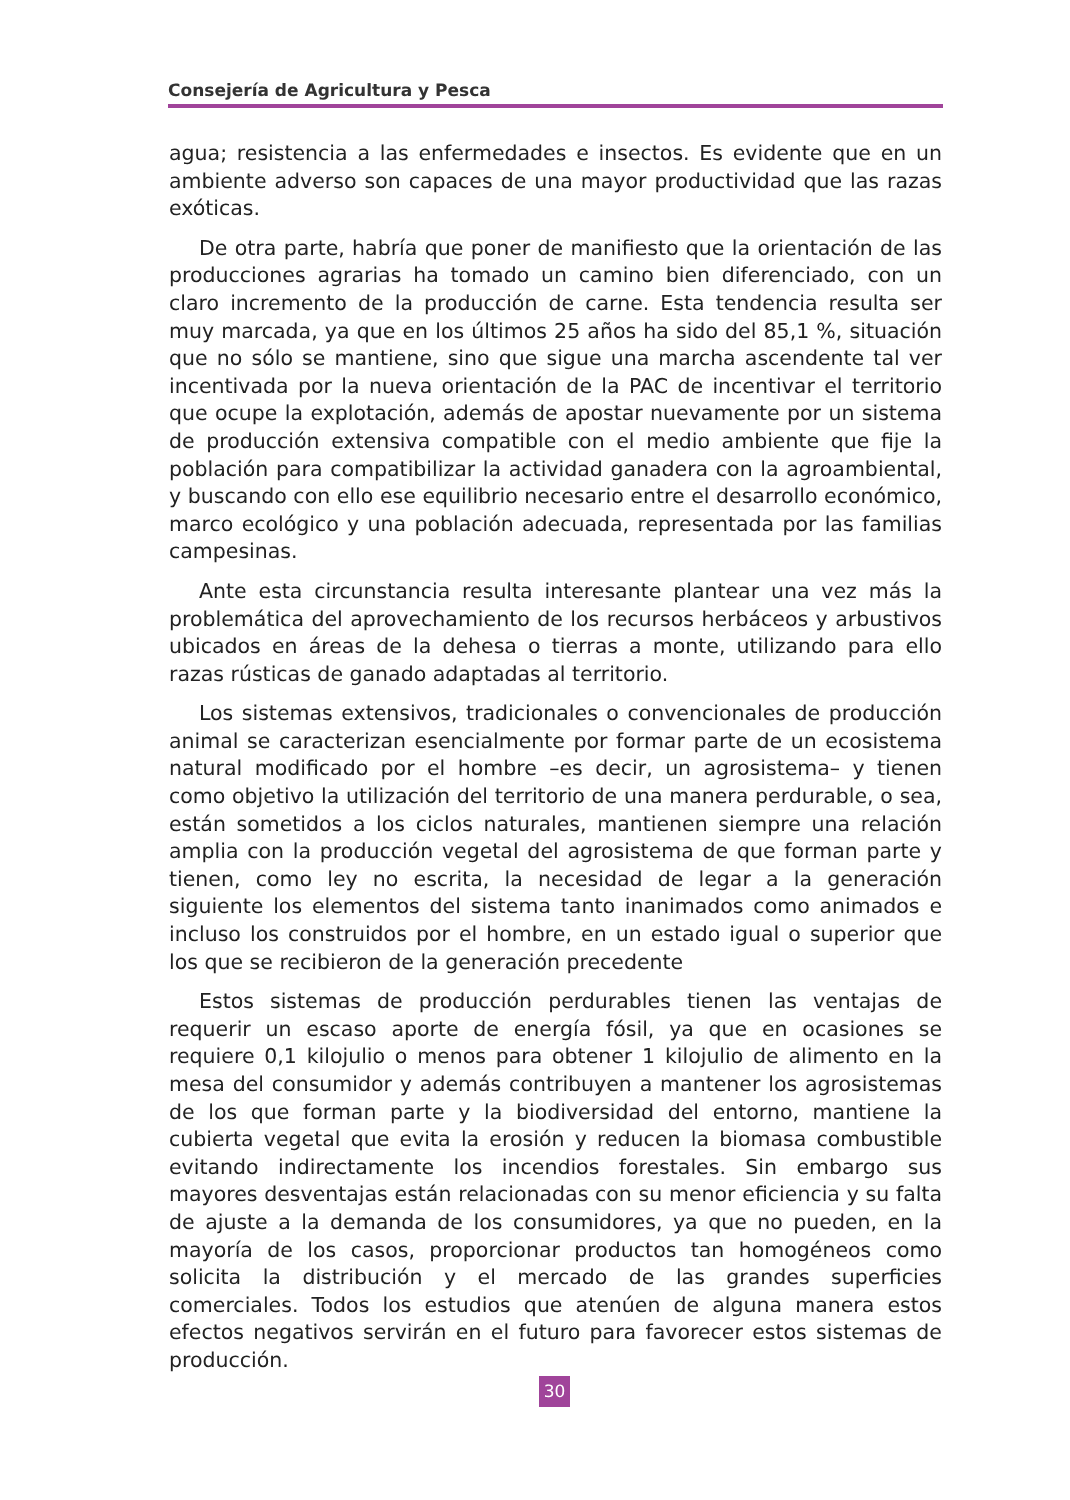Consejería de Agricultura y Pesca
agua; resistencia a las enfermedades e insectos. Es evidente que en un ambiente adverso son capaces de una mayor productividad que las razas exóticas.
De otra parte, habría que poner de manifiesto que la orientación de las producciones agrarias ha tomado un camino bien diferenciado, con un claro incremento de la producción de carne. Esta tendencia resulta ser muy marcada, ya que en los últimos 25 años ha sido del 85,1 %, situación que no sólo se mantiene, sino que sigue una marcha ascendente tal ver incentivada por la nueva orientación de la PAC de incentivar el territorio que ocupe la explotación, además de apostar nuevamente por un sistema de producción extensiva compatible con el medio ambiente que fije la población para compatibilizar la actividad ganadera con la agroambiental, y buscando con ello ese equilibrio necesario entre el desarrollo económico, marco ecológico y una población adecuada, representada por las familias campesinas.
Ante esta circunstancia resulta interesante plantear una vez más la problemática del aprovechamiento de los recursos herbáceos y arbustivos ubicados en áreas de la dehesa o tierras a monte, utilizando para ello razas rústicas de ganado adaptadas al territorio.
Los sistemas extensivos, tradicionales o convencionales de producción animal se caracterizan esencialmente por formar parte de un ecosistema natural modificado por el hombre –es decir, un agrosistema– y tienen como objetivo la utilización del territorio de una manera perdurable, o sea, están sometidos a los ciclos naturales, mantienen siempre una relación amplia con la producción vegetal del agrosistema de que forman parte y tienen, como ley no escrita, la necesidad de legar a la generación siguiente los elementos del sistema tanto inanimados como animados e incluso los construidos por el hombre, en un estado igual o superior que los que se recibieron de la generación precedente
Estos sistemas de producción perdurables tienen las ventajas de requerir un escaso aporte de energía fósil, ya que en ocasiones se requiere 0,1 kilojulio o menos para obtener 1 kilojulio de alimento en la mesa del consumidor y además contribuyen a mantener los agrosistemas de los que forman parte y la biodiversidad del entorno, mantiene la cubierta vegetal que evita la erosión y reducen la biomasa combustible evitando indirectamente los incendios forestales. Sin embargo sus mayores desventajas están relacionadas con su menor eficiencia y su falta de ajuste a la demanda de los consumidores, ya que no pueden, en la mayoría de los casos, proporcionar productos tan homogéneos como solicita la distribución y el mercado de las grandes superficies comerciales. Todos los estudios que atenúen de alguna manera estos efectos negativos servirán en el futuro para favorecer estos sistemas de producción.
30